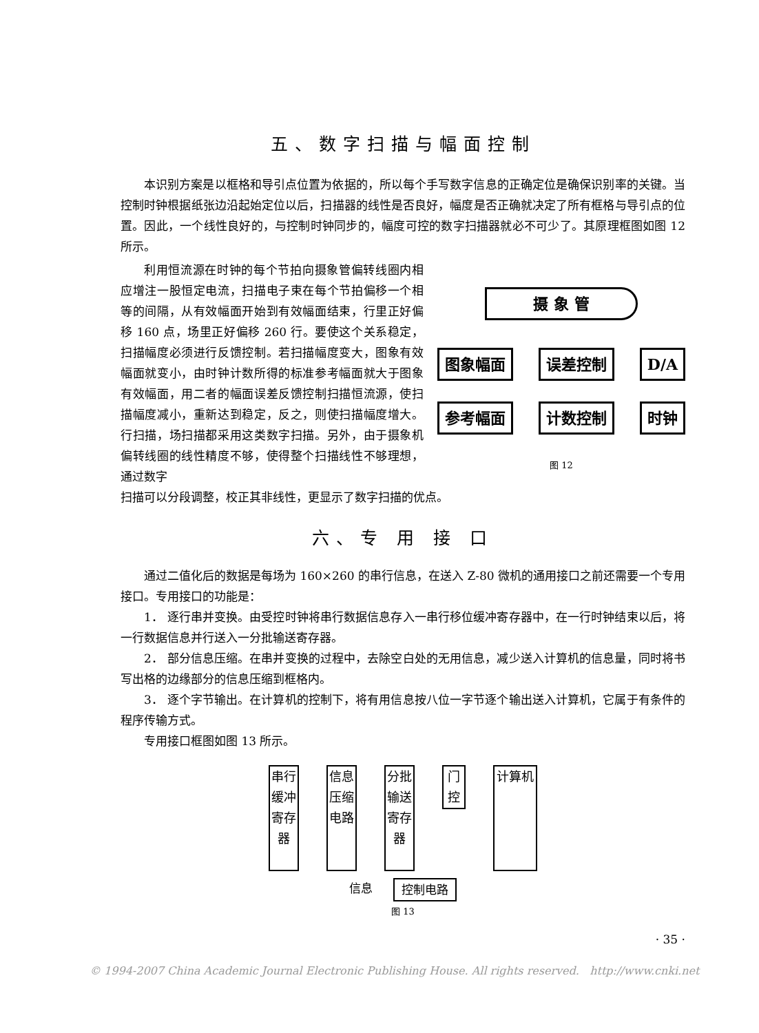五、数字扫描与幅面控制
本识别方案是以框格和导引点位置为依据的，所以每个手写数字信息的正确定位是确保识别率的关键。当控制时钟根据纸张边沿起始定位以后，扫描器的线性是否良好，幅度是否正确就决定了所有框格与导引点的位置。因此，一个线性良好的，与控制时钟同步的，幅度可控的数字扫描器就必不可少了。其原理框图如图 12 所示。
利用恒流源在时钟的每个节拍向摄象管偏转线圈内相应增注一股恒定电流，扫描电子束在每个节拍偏移一个相等的间隔，从有效幅面开始到有效幅面结束，行里正好偏移 160 点，场里正好偏移 260 行。要使这个关系稳定，扫描幅度必须进行反馈控制。若扫描幅度变大，图象有效幅面就变小，由时钟计数所得的标准参考幅面就大于图象有效幅面，用二者的幅面误差反馈控制扫描恒流源，使扫描幅度减小，重新达到稳定，反之，则使扫描幅度增大。行扫描，场扫描都采用这类数字扫描。另外，由于摄象机偏转线圈的线性精度不够，使得整个扫描线性不够理想，通过数字
摄 象 管
图象幅面 误差控制 D/A
参考幅面 计数控制 时钟
图 12
扫描可以分段调整，校正其非线性，更显示了数字扫描的优点。
六、专 用 接 口
通过二值化后的数据是每场为 160×260 的串行信息，在送入 Z-80 微机的通用接口之前还需要一个专用接口。专用接口的功能是：
1． 逐行串并变换。由受控时钟将串行数据信息存入一串行移位缓冲寄存器中，在一行时钟结束以后，将一行数据信息并行送入一分批输送寄存器。
2． 部分信息压缩。在串并变换的过程中，去除空白处的无用信息，减少送入计算机的信息量，同时将书写出格的边缘部分的信息压缩到框格内。
3． 逐个字节输出。在计算机的控制下，将有用信息按八位一字节逐个输出送入计算机，它属于有条件的程序传输方式。
专用接口框图如图 13 所示。
串行缓冲寄存器 信息压缩电路 分批输送寄存器 门控 计算机
信息 控制电路
图 13
· 35 ·
© 1994-2007 China Academic Journal Electronic Publishing House. All rights reserved. http://www.cnki.net